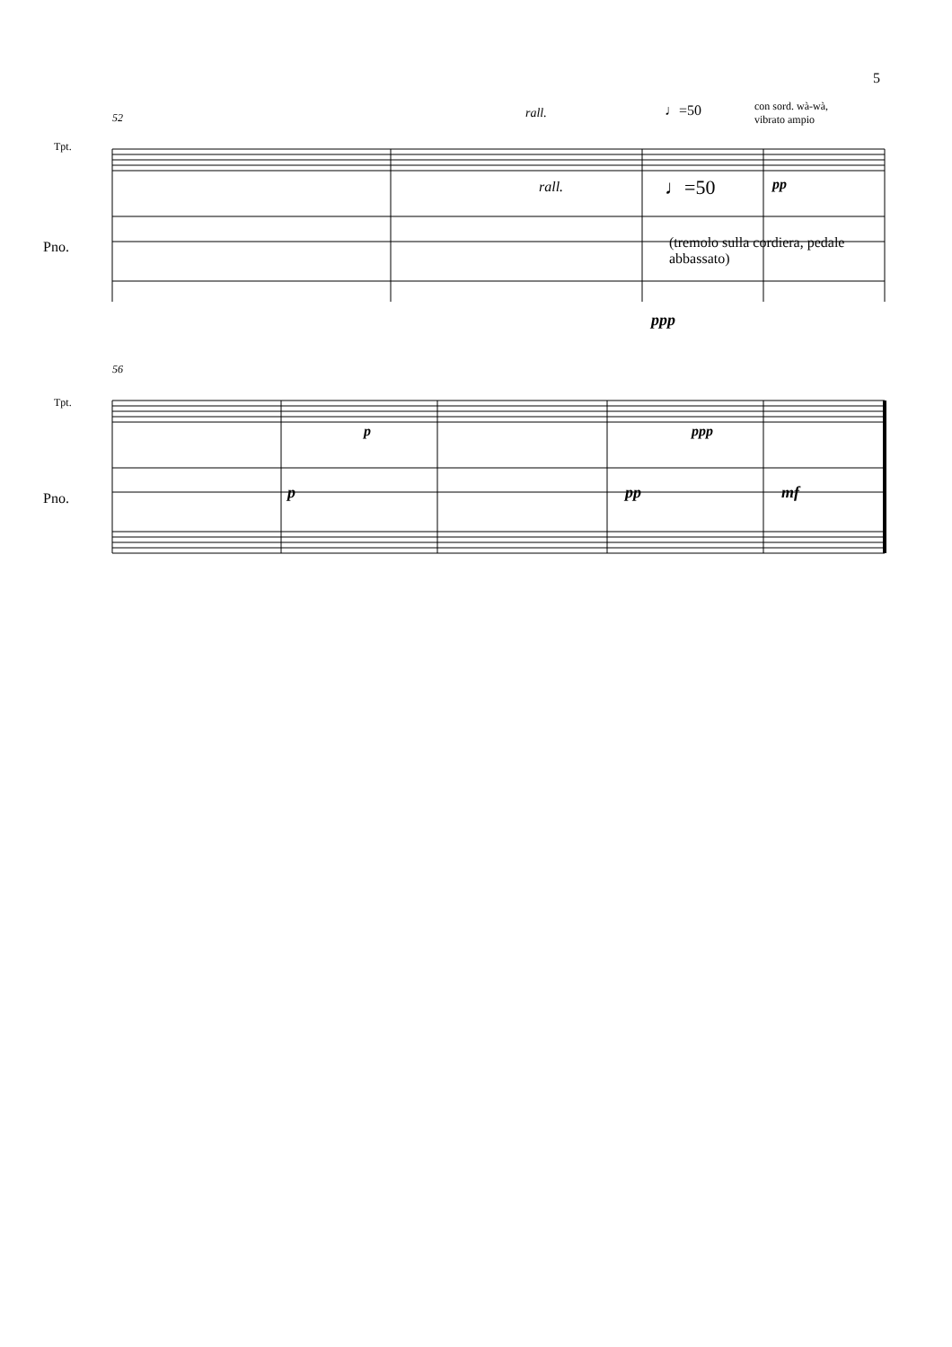5
Tpt.
52 rall. ♩=50
con sord. wà-wà,
vibrato ampio
rall. ♩=50 pp
Pno.
(tremolo sulla cordiera, pedale abbassato)
ppp
Tpt.
56
p ppp
Pno. p pp mf